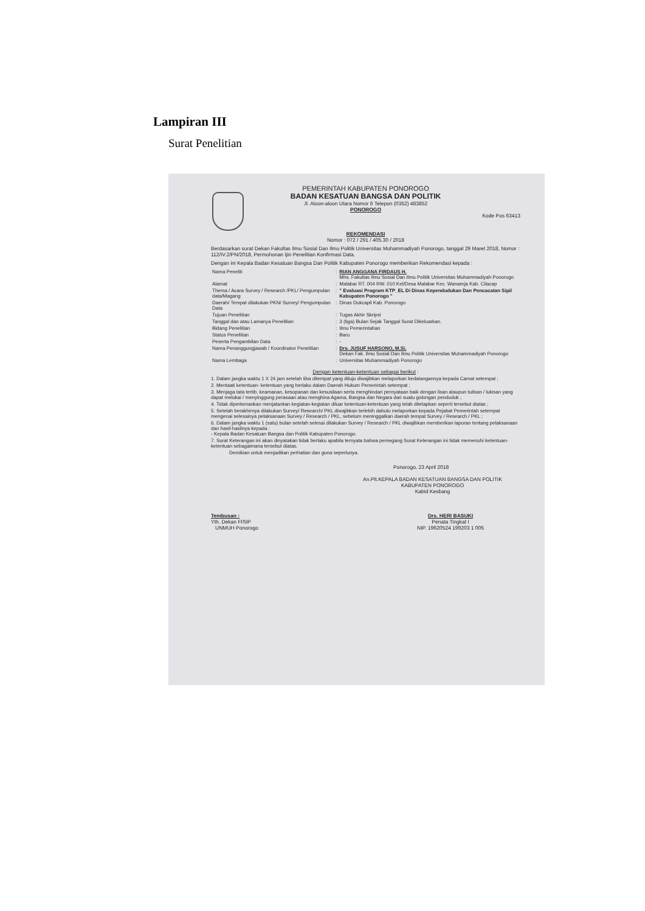Lampiran III
Surat Penelitian
PEMERINTAH KABUPATEN PONOROGO
BADAN KESATUAN BANGSA DAN POLITIK
Jl. Aloon-aloon Utara Nomor 6 Telepon (0352) 483852
PONOROGO
Kode Pos 63413
REKOMENDASI
Nomor : 072 / 291 / 405.30 / 2018
Berdasarkan surat Dekan Fakultas Ilmu Sosial Dan Ilmu Politik Universitas Muhammadiyah Ponorogo, tanggal 29 Maret 2018, Nomor : 112/IV.2/PN/2018, Permohonan Ijin Penelitian Konfirmasi Data.
Dengan ini Kepala Badan Kesatuan Bangsa Dan Politik Kabupaten Ponorogo memberikan Rekomendasi kepada :
| Nama Peneliti | : | RIAN ANGGANA FIRDAUS H. Mhs. Fakultas Ilmu Sosial Dan Ilmu Politik Universitas Muhammadiyah Ponorogo |
| Alamat | : | Malabar RT. 004 RW. 010 Kel/Desa Malabar Kec. Wanareja Kab. Cilacap |
| Thema / Acara Survey / Research /PKL/ Pengumpulan data/Magang | : | " Evaluasi Program KTP_EL Di Dinas Kependudukan Dan Pencacatan Sipil Kabupaten Ponorogo " |
| Daerah/ Tempat dilakukan PKN/ Survey/ Pengumpulan Data | : | Dinas Dukcapil Kab. Ponorogo |
| Tujuan Penelitian | : | Tugas Akhir Skripsi |
| Tanggal dan atau Lamanya Penelitian | : | 3 (tiga) Bulan Sejak Tanggal Surat Dikeluarkan. |
| Bidang Penelitian | : | Ilmu Pemerintahan |
| Status Penelitian | : | Baru |
| Peserta Pengambilan Data | : | - |
| Nama Penanggungjawab / Koordinator Penelitian | : | Drs. JUSUF HARSONO, M.Si. Dekan Fak. Ilmu Sosial Dan Ilmu Politik Universitas Muhammadiyah Ponorogo |
| Nama Lembaga | : | Universitas Muhammadiyah Ponorogo |
Dengan ketentuan-ketentuan sebagai berikut :
1. Dalam jangka waktu 1 X 24 jam setelah tiba ditempat yang dituju diwajibkan melaporkan kedatangannya kepada Camat setempat ;
2. Mentaati ketentuan- ketentuan yang berlaku dalam Daerah Hukum Pemerintah setempat ;
3. Menjaga tata tertib, keamanan, kesopanan dan kesusilaan serta menghindari pernyataan baik dengan lisan ataupun tulisan / lukisan yang dapat melukai / menyinggung perasaan atau menghina Agama, Bangsa dan Negara dari suatu golongan penduduk ;
4. Tidak diperkenankan menjalankan kegiatan-kegiatan diluar ketentuan-ketentuan yang telah ditetapkan seperti tersebut diatas ;
5. Setelah berakhirnya dilakukan Survey/ Research/ PKL diwajibkan terlebih dahulu melaporkan kepada Pejabat Pemerintah setempat mengenai selesainya pelaksanaan Survey / Research / PKL, sebelum meninggalkan daerah tempat Survey / Research / PKL ;
6. Dalam jangka waktu 1 (satu) bulan setelah selesai dilakukan Survey / Research / PKL diwajibkan memberikan laporan tentang pelaksanaan dan hasil-hasilnya kepada :
- Kepala Badan Kesatuan Bangsa dan Politik Kabupaten Ponorogo.
7. Surat Keterangan ini akan dinyatakan tidak berlaku apabila ternyata bahwa pemegang Surat Keterangan ini tidak memenuhi ketentuan-ketentuan sebagaimana tersebut diatas.
Demikian untuk menjadikan perhatian dan guna seperlunya.
Ponorogo, 23 April 2018
An.Plt.KEPALA BADAN KESATUAN BANGSA DAN POLITIK
KABUPATEN PONOROGO
Kabid Kesbang
Tembusan :
Yth. Dekan FISIP
UNMUH Ponorogo
Drs. HERI BASUKI
Penata Tingkat I
NIP. 19620524 199203 1 005